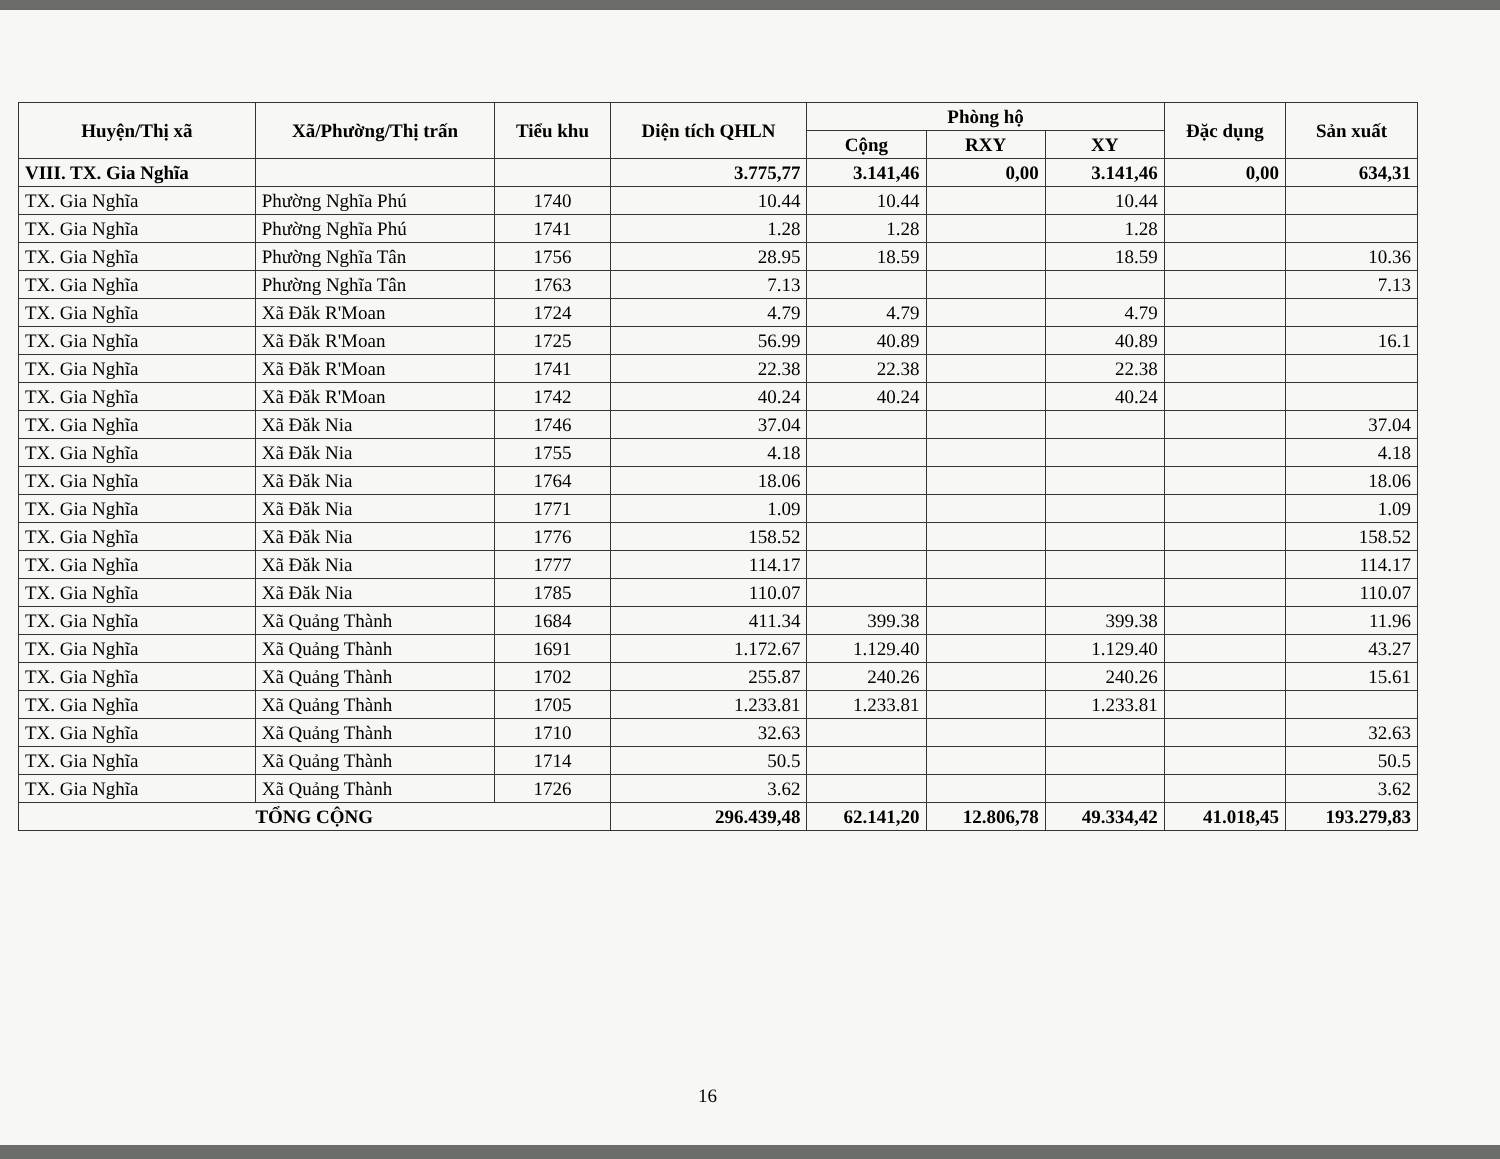| Huyện/Thị xã | Xã/Phường/Thị trấn | Tiểu khu | Diện tích QHLN | Phòng hộ | | | Đặc dụng | Sản xuất |
| --- | --- | --- | --- | --- | --- | --- | --- | --- |
| | | | | Cộng | RXY | XY | | |
| VIII. TX. Gia Nghĩa | | | 3.775,77 | 3.141,46 | 0,00 | 3.141,46 | 0,00 | 634,31 |
| TX. Gia Nghĩa | Phường Nghĩa Phú | 1740 | 10.44 | 10.44 | | 10.44 | | |
| TX. Gia Nghĩa | Phường Nghĩa Phú | 1741 | 1.28 | 1.28 | | 1.28 | | |
| TX. Gia Nghĩa | Phường Nghĩa Tân | 1756 | 28.95 | 18.59 | | 18.59 | | 10.36 |
| TX. Gia Nghĩa | Phường Nghĩa Tân | 1763 | 7.13 | | | | | 7.13 |
| TX. Gia Nghĩa | Xã Đăk R'Moan | 1724 | 4.79 | 4.79 | | 4.79 | | |
| TX. Gia Nghĩa | Xã Đăk R'Moan | 1725 | 56.99 | 40.89 | | 40.89 | | 16.1 |
| TX. Gia Nghĩa | Xã Đăk R'Moan | 1741 | 22.38 | 22.38 | | 22.38 | | |
| TX. Gia Nghĩa | Xã Đăk R'Moan | 1742 | 40.24 | 40.24 | | 40.24 | | |
| TX. Gia Nghĩa | Xã Đăk Nia | 1746 | 37.04 | | | | | 37.04 |
| TX. Gia Nghĩa | Xã Đăk Nia | 1755 | 4.18 | | | | | 4.18 |
| TX. Gia Nghĩa | Xã Đăk Nia | 1764 | 18.06 | | | | | 18.06 |
| TX. Gia Nghĩa | Xã Đăk Nia | 1771 | 1.09 | | | | | 1.09 |
| TX. Gia Nghĩa | Xã Đăk Nia | 1776 | 158.52 | | | | | 158.52 |
| TX. Gia Nghĩa | Xã Đăk Nia | 1777 | 114.17 | | | | | 114.17 |
| TX. Gia Nghĩa | Xã Đăk Nia | 1785 | 110.07 | | | | | 110.07 |
| TX. Gia Nghĩa | Xã Quảng Thành | 1684 | 411.34 | 399.38 | | 399.38 | | 11.96 |
| TX. Gia Nghĩa | Xã Quảng Thành | 1691 | 1.172.67 | 1.129.40 | | 1.129.40 | | 43.27 |
| TX. Gia Nghĩa | Xã Quảng Thành | 1702 | 255.87 | 240.26 | | 240.26 | | 15.61 |
| TX. Gia Nghĩa | Xã Quảng Thành | 1705 | 1.233.81 | 1.233.81 | | 1.233.81 | | |
| TX. Gia Nghĩa | Xã Quảng Thành | 1710 | 32.63 | | | | | 32.63 |
| TX. Gia Nghĩa | Xã Quảng Thành | 1714 | 50.5 | | | | | 50.5 |
| TX. Gia Nghĩa | Xã Quảng Thành | 1726 | 3.62 | | | | | 3.62 |
| TỔNG CỘNG | | | 296.439,48 | 62.141,20 | 12.806,78 | 49.334,42 | 41.018,45 | 193.279,83 |
16